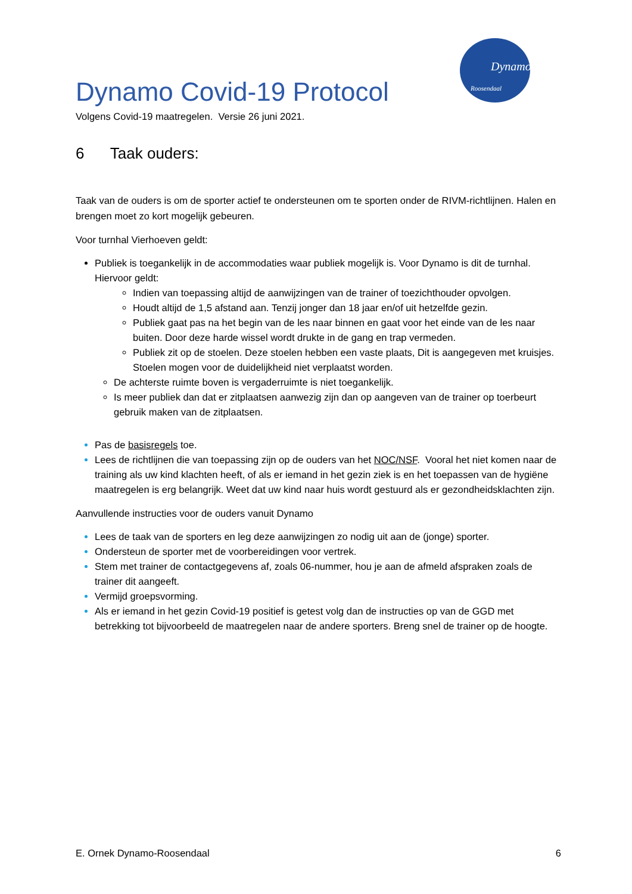Dynamo
Roosendaal
Dynamo Covid-19 Protocol
Volgens Covid-19 maatregelen. Versie 26 juni 2021.
6 Taak ouders:
Taak van de ouders is om de sporter actief te ondersteunen om te sporten onder de RIVM-richtlijnen. Halen en brengen moet zo kort mogelijk gebeuren.
Voor turnhal Vierhoeven geldt:
Publiek is toegankelijk in de accommodaties waar publiek mogelijk is. Voor Dynamo is dit de turnhal. Hiervoor geldt:
Indien van toepassing altijd de aanwijzingen van de trainer of toezichthouder opvolgen.
Houdt altijd de 1,5 afstand aan. Tenzij jonger dan 18 jaar en/of uit hetzelfde gezin.
Publiek gaat pas na het begin van de les naar binnen en gaat voor het einde van de les naar buiten. Door deze harde wissel wordt drukte in de gang en trap vermeden.
Publiek zit op de stoelen. Deze stoelen hebben een vaste plaats, Dit is aangegeven met kruisjes. Stoelen mogen voor de duidelijkheid niet verplaatst worden.
De achterste ruimte boven is vergaderruimte is niet toegankelijk.
Is meer publiek dan dat er zitplaatsen aanwezig zijn dan op aangeven van de trainer op toerbeurt gebruik maken van de zitplaatsen.
Pas de basisregels toe.
Lees de richtlijnen die van toepassing zijn op de ouders van het NOC/NSF. Vooral het niet komen naar de training als uw kind klachten heeft, of als er iemand in het gezin ziek is en het toepassen van de hygiëne maatregelen is erg belangrijk. Weet dat uw kind naar huis wordt gestuurd als er gezondheidsklachten zijn.
Aanvullende instructies voor de ouders vanuit Dynamo
Lees de taak van de sporters en leg deze aanwijzingen zo nodig uit aan de (jonge) sporter.
Ondersteun de sporter met de voorbereidingen voor vertrek.
Stem met trainer de contactgegevens af, zoals 06-nummer, hou je aan de afmeld afspraken zoals de trainer dit aangeeft.
Vermijd groepsvorming.
Als er iemand in het gezin Covid-19 positief is getest volg dan de instructies op van de GGD met betrekking tot bijvoorbeeld de maatregelen naar de andere sporters. Breng snel de trainer op de hoogte.
E. Ornek Dynamo-Roosendaal 6